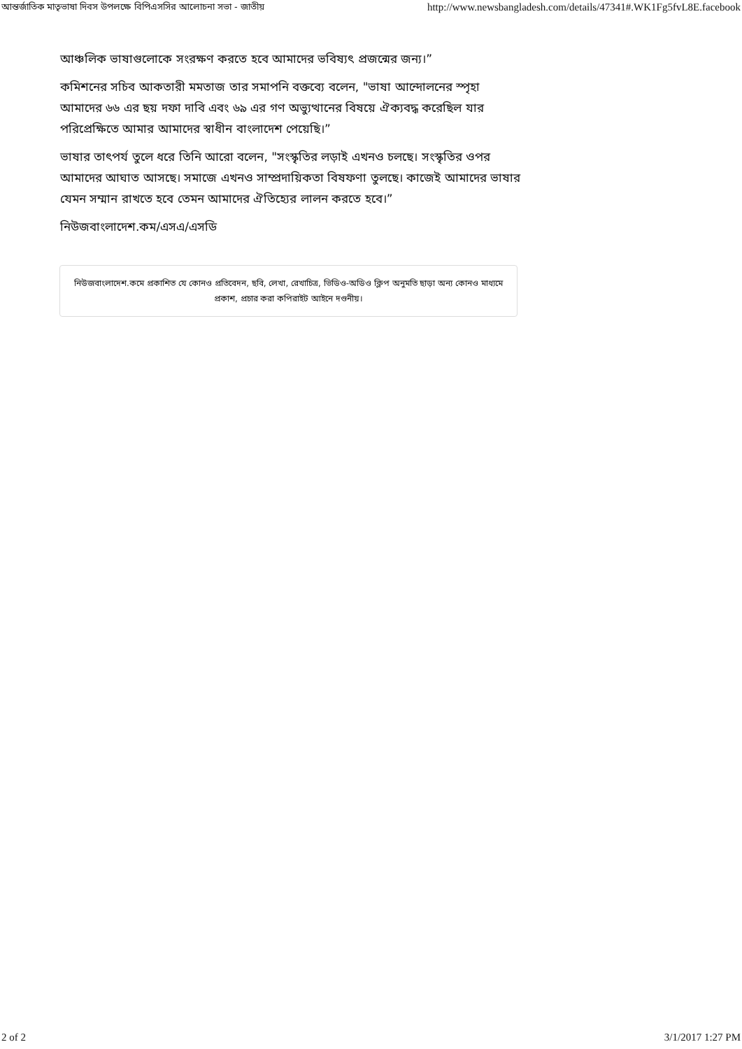আন্তর্জাতিক মাতৃভাষা দিবস উপলক্ষে বিপিএসসির আলোচনা সভা - জাতীয় http://www.newsbangladesh.com/details/47341#.WK1Fg5fvL8E.facebook
আঞ্চলিক ভাষাগুলোকে সংরক্ষণ করতে হবে আমাদের ভবিষ্যৎ প্রজন্মের জন্য।”
কমিশনের সচিব আকতারী মমতাজ তার সমাপনি বক্তব্যে বলেন, "ভাষা আন্দোলনের স্পৃহা আমাদের ৬৬ এর ছয় দফা দাবি এবং ৬৯ এর গণ অভ্যুত্থানের বিষয়ে ঐক্যবদ্ধ করেছিল যার পরিপ্রেক্ষিতে আমার আমাদের স্বাধীন বাংলাদেশ পেয়েছি।”
ভাষার তাৎপর্য তুলে ধরে তিনি আরো বলেন, "সংস্কৃতির লড়াই এখনও চলছে। সংস্কৃতির ওপর আমাদের আঘাত আসছে। সমাজে এখনও সাম্প্রদায়িকতা বিষফণা তুলছে। কাজেই আমাদের ভাষার যেমন সম্মান রাখতে হবে তেমন আমাদের ঐতিহ্যের লালন করতে হবে।”
নিউজবাংলাদেশ.কম/এসএ/এসডি
নিউজবাংলাদেশ.কমে প্রকাশিত যে কোনও প্রতিবেদন, ছবি, লেখা, রেখাচিত্র, ভিডিও-অডিও ক্লিপ অনুমতি ছাড়া অন্য কোনও মাধ্যমে প্রকাশ, প্রচার করা কপিরাইট আইনে দণ্ডনীয়।
2 of 2 3/1/2017 1:27 PM